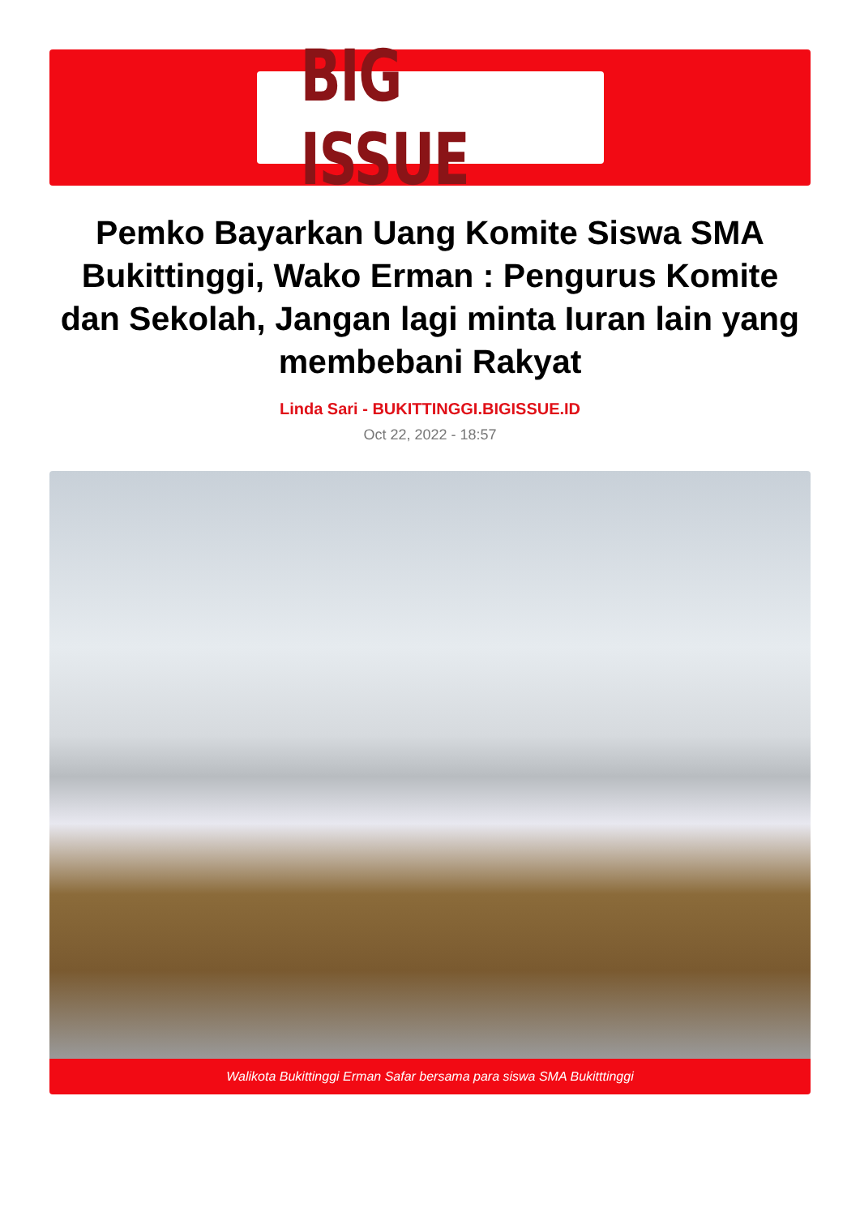BIG ISSUE
Pemko Bayarkan Uang Komite Siswa SMA Bukittinggi, Wako Erman : Pengurus Komite dan Sekolah, Jangan lagi minta Iuran lain yang membebani Rakyat
Linda Sari - BUKITTINGGI.BIGISSUE.ID
Oct 22, 2022 - 18:57
Walikota Bukittinggi Erman Safar bersama para siswa SMA Bukitttinggi